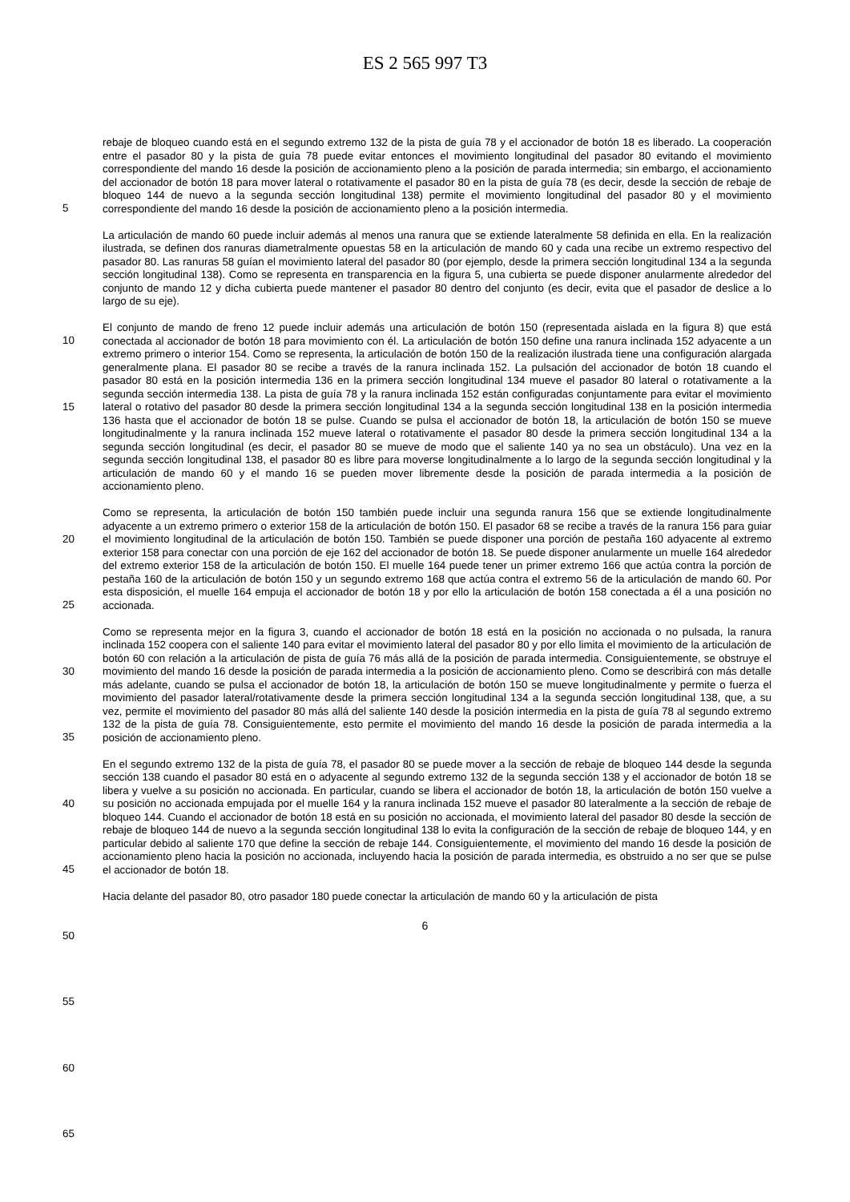ES 2 565 997 T3
5
10
15
20
25
30
35
40
45
50
55
60
65
rebaje de bloqueo cuando está en el segundo extremo 132 de la pista de guía 78 y el accionador de botón 18 es liberado. La cooperación entre el pasador 80 y la pista de guía 78 puede evitar entonces el movimiento longitudinal del pasador 80 evitando el movimiento correspondiente del mando 16 desde la posición de accionamiento pleno a la posición de parada intermedia; sin embargo, el accionamiento del accionador de botón 18 para mover lateral o rotativamente el pasador 80 en la pista de guía 78 (es decir, desde la sección de rebaje de bloqueo 144 de nuevo a la segunda sección longitudinal 138) permite el movimiento longitudinal del pasador 80 y el movimiento correspondiente del mando 16 desde la posición de accionamiento pleno a la posición intermedia.
La articulación de mando 60 puede incluir además al menos una ranura que se extiende lateralmente 58 definida en ella. En la realización ilustrada, se definen dos ranuras diametralmente opuestas 58 en la articulación de mando 60 y cada una recibe un extremo respectivo del pasador 80. Las ranuras 58 guían el movimiento lateral del pasador 80 (por ejemplo, desde la primera sección longitudinal 134 a la segunda sección longitudinal 138). Como se representa en transparencia en la figura 5, una cubierta se puede disponer anularmente alrededor del conjunto de mando 12 y dicha cubierta puede mantener el pasador 80 dentro del conjunto (es decir, evita que el pasador de deslice a lo largo de su eje).
El conjunto de mando de freno 12 puede incluir además una articulación de botón 150 (representada aislada en la figura 8) que está conectada al accionador de botón 18 para movimiento con él. La articulación de botón 150 define una ranura inclinada 152 adyacente a un extremo primero o interior 154. Como se representa, la articulación de botón 150 de la realización ilustrada tiene una configuración alargada generalmente plana. El pasador 80 se recibe a través de la ranura inclinada 152. La pulsación del accionador de botón 18 cuando el pasador 80 está en la posición intermedia 136 en la primera sección longitudinal 134 mueve el pasador 80 lateral o rotativamente a la segunda sección intermedia 138. La pista de guía 78 y la ranura inclinada 152 están configuradas conjuntamente para evitar el movimiento lateral o rotativo del pasador 80 desde la primera sección longitudinal 134 a la segunda sección longitudinal 138 en la posición intermedia 136 hasta que el accionador de botón 18 se pulse. Cuando se pulsa el accionador de botón 18, la articulación de botón 150 se mueve longitudinalmente y la ranura inclinada 152 mueve lateral o rotativamente el pasador 80 desde la primera sección longitudinal 134 a la segunda sección longitudinal (es decir, el pasador 80 se mueve de modo que el saliente 140 ya no sea un obstáculo). Una vez en la segunda sección longitudinal 138, el pasador 80 es libre para moverse longitudinalmente a lo largo de la segunda sección longitudinal y la articulación de mando 60 y el mando 16 se pueden mover libremente desde la posición de parada intermedia a la posición de accionamiento pleno.
Como se representa, la articulación de botón 150 también puede incluir una segunda ranura 156 que se extiende longitudinalmente adyacente a un extremo primero o exterior 158 de la articulación de botón 150. El pasador 68 se recibe a través de la ranura 156 para guiar el movimiento longitudinal de la articulación de botón 150. También se puede disponer una porción de pestaña 160 adyacente al extremo exterior 158 para conectar con una porción de eje 162 del accionador de botón 18. Se puede disponer anularmente un muelle 164 alrededor del extremo exterior 158 de la articulación de botón 150. El muelle 164 puede tener un primer extremo 166 que actúa contra la porción de pestaña 160 de la articulación de botón 150 y un segundo extremo 168 que actúa contra el extremo 56 de la articulación de mando 60. Por esta disposición, el muelle 164 empuja el accionador de botón 18 y por ello la articulación de botón 158 conectada a él a una posición no accionada.
Como se representa mejor en la figura 3, cuando el accionador de botón 18 está en la posición no accionada o no pulsada, la ranura inclinada 152 coopera con el saliente 140 para evitar el movimiento lateral del pasador 80 y por ello limita el movimiento de la articulación de botón 60 con relación a la articulación de pista de guía 76 más allá de la posición de parada intermedia. Consiguientemente, se obstruye el movimiento del mando 16 desde la posición de parada intermedia a la posición de accionamiento pleno. Como se describirá con más detalle más adelante, cuando se pulsa el accionador de botón 18, la articulación de botón 150 se mueve longitudinalmente y permite o fuerza el movimiento del pasador lateral/rotativamente desde la primera sección longitudinal 134 a la segunda sección longitudinal 138, que, a su vez, permite el movimiento del pasador 80 más allá del saliente 140 desde la posición intermedia en la pista de guía 78 al segundo extremo 132 de la pista de guía 78. Consiguientemente, esto permite el movimiento del mando 16 desde la posición de parada intermedia a la posición de accionamiento pleno.
En el segundo extremo 132 de la pista de guía 78, el pasador 80 se puede mover a la sección de rebaje de bloqueo 144 desde la segunda sección 138 cuando el pasador 80 está en o adyacente al segundo extremo 132 de la segunda sección 138 y el accionador de botón 18 se libera y vuelve a su posición no accionada. En particular, cuando se libera el accionador de botón 18, la articulación de botón 150 vuelve a su posición no accionada empujada por el muelle 164 y la ranura inclinada 152 mueve el pasador 80 lateralmente a la sección de rebaje de bloqueo 144. Cuando el accionador de botón 18 está en su posición no accionada, el movimiento lateral del pasador 80 desde la sección de rebaje de bloqueo 144 de nuevo a la segunda sección longitudinal 138 lo evita la configuración de la sección de rebaje de bloqueo 144, y en particular debido al saliente 170 que define la sección de rebaje 144. Consiguientemente, el movimiento del mando 16 desde la posición de accionamiento pleno hacia la posición no accionada, incluyendo hacia la posición de parada intermedia, es obstruido a no ser que se pulse el accionador de botón 18.
Hacia delante del pasador 80, otro pasador 180 puede conectar la articulación de mando 60 y la articulación de pista
6